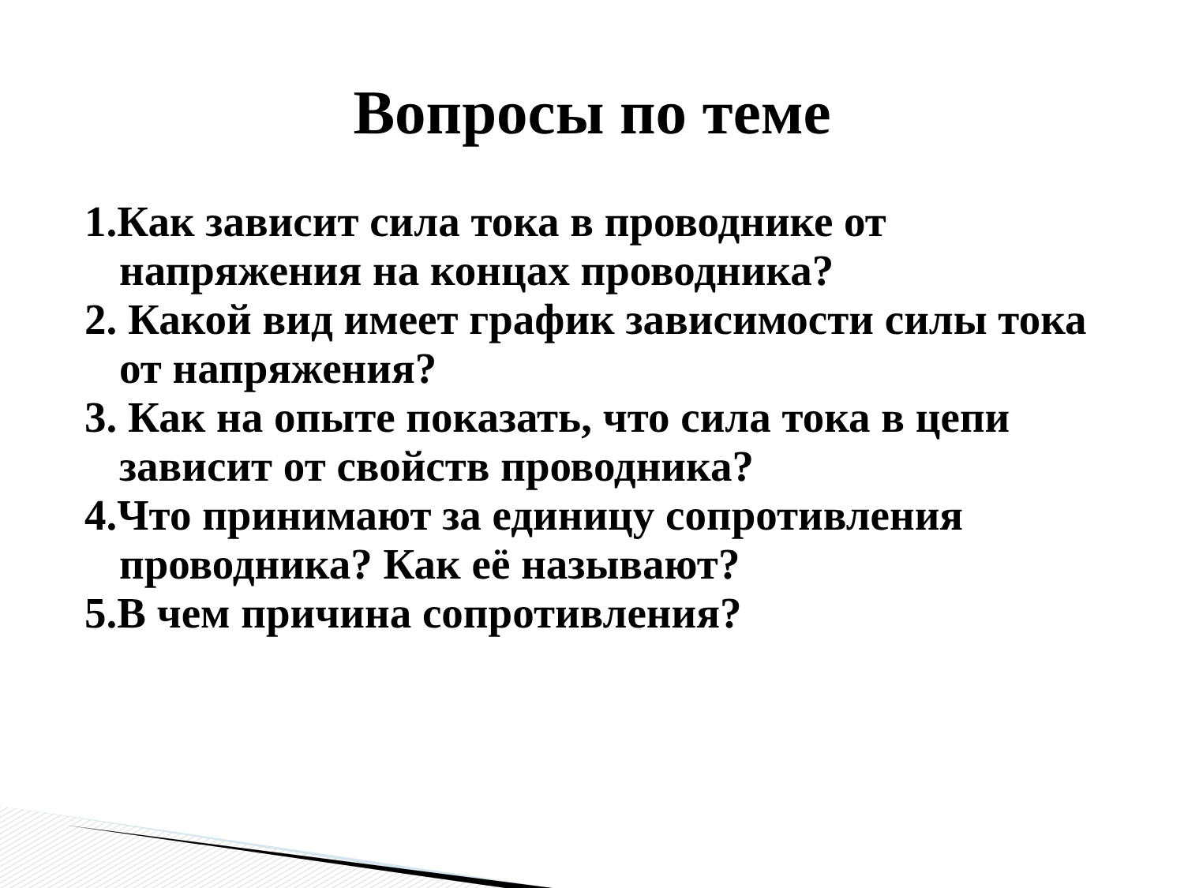Вопросы по теме
1.Как зависит сила тока в проводнике от напряжения на концах проводника?
2. Какой вид имеет график зависимости силы тока от напряжения?
3. Как на опыте показать, что сила тока в цепи зависит от свойств проводника?
4.Что принимают за единицу сопротивления проводника? Как её называют?
5.В чем причина сопротивления?